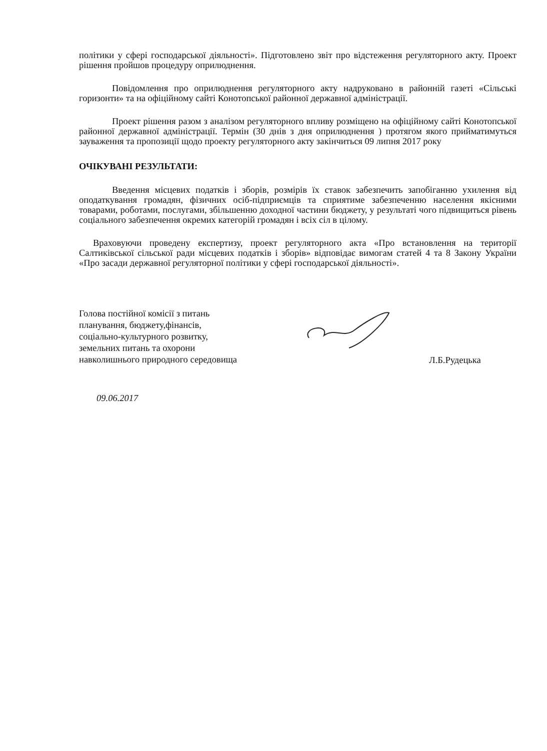політики у сфері господарської діяльності». Підготовлено звіт про відстеження регуляторного акту. Проект рішення пройшов процедуру оприлюднення.
Повідомлення про оприлюднення регуляторного акту надруковано в районній газеті «Сільські горизонти» та на офіційному сайті Конотопської районної державної адміністрації.
Проект рішення разом з аналізом регуляторного впливу розміщено на офіційному сайті Конотопської районної державної адміністрації. Термін (30 днів з дня оприлюднення ) протягом якого прийматимуться зауваження та пропозиції щодо проекту регуляторного акту закінчиться 09 липня 2017 року
ОЧІКУВАНІ РЕЗУЛЬТАТИ:
Введення місцевих податків і зборів, розмірів їх ставок забезпечить запобіганню ухилення від оподаткування громадян, фізичних осіб-підприємців та сприятиме забезпеченню населення якісними товарами, роботами, послугами, збільшенню доходної частини бюджету, у результаті чого підвищиться рівень соціального забезпечення окремих категорій громадян і всіх сіл в цілому.
Враховуючи проведену експертизу, проект регуляторного акта «Про встановлення на території Салтиківської сільської ради місцевих податків і зборів» відповідає вимогам статей 4 та 8 Закону України «Про засади державної регуляторної політики у сфері господарської діяльності».
Голова постійної комісії з питань
планування, бюджету,фінансів,
соціально-культурного розвитку,
земельних питань та охорони
навколишнього природного середовища
Л.Б.Рудецька
09.06.2017